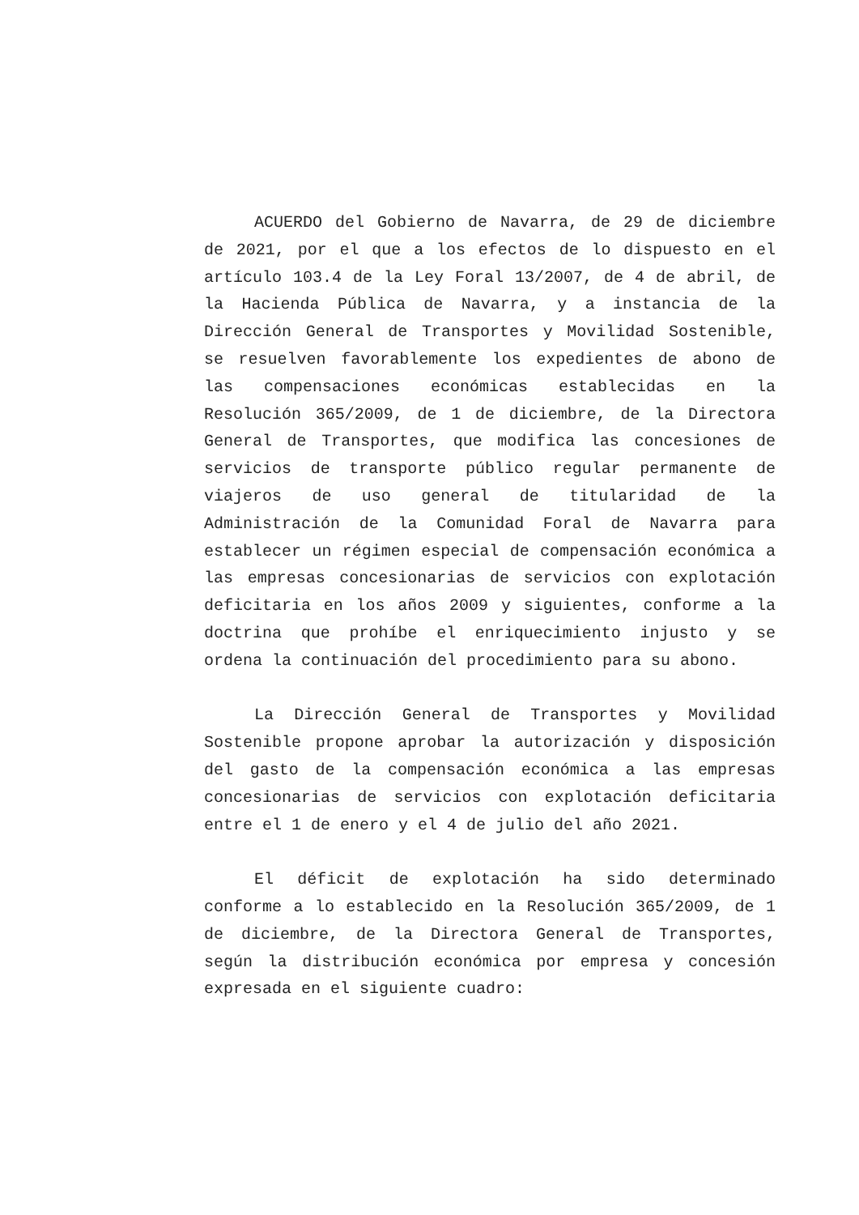ACUERDO del Gobierno de Navarra, de 29 de diciembre de 2021, por el que a los efectos de lo dispuesto en el artículo 103.4 de la Ley Foral 13/2007, de 4 de abril, de la Hacienda Pública de Navarra, y a instancia de la Dirección General de Transportes y Movilidad Sostenible, se resuelven favorablemente los expedientes de abono de las compensaciones económicas establecidas en la Resolución 365/2009, de 1 de diciembre, de la Directora General de Transportes, que modifica las concesiones de servicios de transporte público regular permanente de viajeros de uso general de titularidad de la Administración de la Comunidad Foral de Navarra para establecer un régimen especial de compensación económica a las empresas concesionarias de servicios con explotación deficitaria en los años 2009 y siguientes, conforme a la doctrina que prohíbe el enriquecimiento injusto y se ordena la continuación del procedimiento para su abono.
La Dirección General de Transportes y Movilidad Sostenible propone aprobar la autorización y disposición del gasto de la compensación económica a las empresas concesionarias de servicios con explotación deficitaria entre el 1 de enero y el 4 de julio del año 2021.
El déficit de explotación ha sido determinado conforme a lo establecido en la Resolución 365/2009, de 1 de diciembre, de la Directora General de Transportes, según la distribución económica por empresa y concesión expresada en el siguiente cuadro: